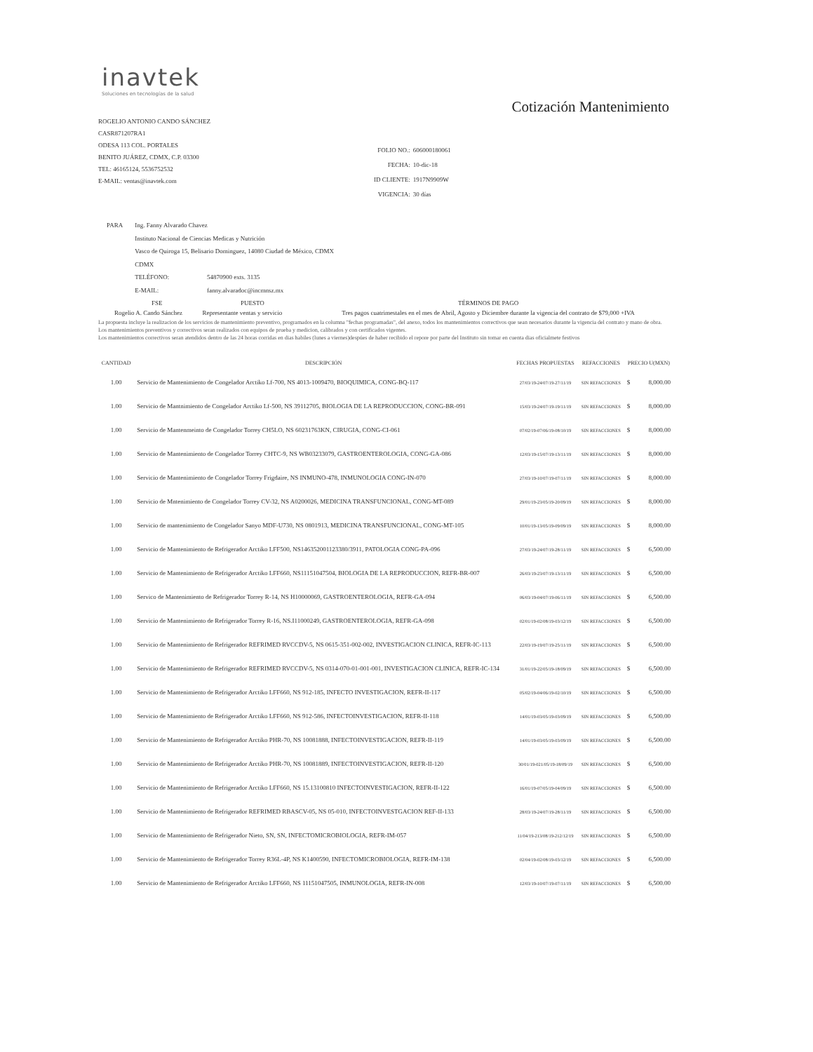inavtek
Soluciones en tecnologías de la salud
Cotización Mantenimiento
ROGELIO ANTONIO CANDO SÁNCHEZ
CASR871207RA1
ODESA 113 COL. PORTALES
BENITO JUÁREZ, CDMX, C.P. 03300
TEL: 46165124, 5536752532
E-MAIL: ventas@inavtek.com
| FOLIO NO.: | 606000180061 |
| FECHA: | 10-dic-18 |
| ID CLIENTE: | 1917N9909W |
| VIGENCIA: | 30 días |
| PARA | Ing. Fanny Alvarado Chavez | |
| | Instituto Nacional de Ciencias Medicas y Nutrición | |
| | Vasco de Quiroga 15, Belisario Dominguez, 14080 Ciudad de México, CDMX | |
| | CDMX | |
| | TELÉFONO: | 54870900 exts. 3135 |
| | E-MAIL: | fanny.alvaradoc@incmnsz.mx |
| FSE | PUESTO | TÉRMINOS DE PAGO |
| --- | --- | --- |
| Rogelio A. Cando Sánchez | Representante ventas y servicio | Tres pagos cuatrimestales en el mes de Abril, Agosto y Diciembre durante la vigencia del contrato de $79,000 +IVA |
La propuesta incluye la realizacion de los servicios de mantenimiento preventivo, programados en la columna "fechas programadas", del anexo, todos los mantenimientos correctivos que sean necesarios durante la vigencia del contrato y mano de obra.
Los mantenimientos preventivos y correctivos seran realizados con equipos de prueba y medicion, calibrados y con certificados vigentes.
Los mantenimientos correctivos seran atendidos dentro de las 24 horas corridas en dias habiles (lunes a viernes)despúes de haber recibido el repore por parte del Instituto sin tomar en cuenta dias oficialmete festivos
| CANTIDAD | DESCRIPCIÓN | FECHAS PROPUESTAS | REFACCIONES | PRECIO U(MXN) | |
| --- | --- | --- | --- | --- | --- |
| 1.00 | Servicio de Mantenimiento de Congelador Arctiko Lf-700, NS 4013-1009470, BIOQUIMICA, CONG-BQ-117 | 27/03/19-24/07/19-27/11/19 | SIN REFACCIONES | $ | 8,000.00 |
| 1.00 | Servicio de Mantnimiento de Congelador Arctiko Lf-500, NS 39112705, BIOLOGIA DE LA REPRODUCCION, CONG-BR-091 | 15/03/19-24/07/19-19/11/19 | SIN REFACCIONES | $ | 8,000.00 |
| 1.00 | Servicio de Mantenmeinto de Congelador Torrey CH5LO, NS 60231763KN, CIRUGIA, CONG-CI-061 | 07/02/19-07/06/19-08/10/19 | SIN REFACCIONES | $ | 8,000.00 |
| 1.00 | Servicio de Mantenimiento de Congelador Torrey CHTC-9, NS WB03233079, GASTROENTEROLOGIA, CONG-GA-086 | 12/03/19-15/07/19-13/11/19 | SIN REFACCIONES | $ | 8,000.00 |
| 1.00 | Servicio de Mantenimiento de Congelador Torrey Frigdaire, NS INMUNO-478, INMUNOLOGIA CONG-IN-070 | 27/03/19-10/07/19-07/11/19 | SIN REFACCIONES | $ | 8,000.00 |
| 1.00 | Servicio de Mntenimiento de Congelador Torrey CV-32, NS A0200026, MEDICINA TRANSFUNCIONAL, CONG-MT-089 | 29/01/19-23/05/19-20/09/19 | SIN REFACCIONES | $ | 8,000.00 |
| 1.00 | Servicio de mantenimiento de Congelador Sanyo MDF-U730, NS 0801913, MEDICINA TRANSFUNCIONAL, CONG-MT-105 | 10/01/19-13/05/19-09/09/19 | SIN REFACCIONES | $ | 8,000.00 |
| 1.00 | Servicio de Mantenimiento de Refrigerador Arctiko LFF500, NS146352001123380/3911, PATOLOGIA CONG-PA-096 | 27/03/19-24/07/19-28/11/19 | SIN REFACCIONES | $ | 6,500.00 |
| 1.00 | Servicio de Mantenimiento de Refrigerador Arctiko LFF660, NS11151047504, BIOLOGIA DE LA REPRODUCCION, REFR-BR-007 | 26/03/19-23/07/19-13/11/19 | SIN REFACCIONES | $ | 6,500.00 |
| 1.00 | Servico de Mantenimiento de Refrigerador Torrey R-14, NS H10000069, GASTROENTEROLOGIA, REFR-GA-094 | 06/03/19-04/07/19-06/11/19 | SIN REFACCIONES | $ | 6,500.00 |
| 1.00 | Servicio de Mantenimiento de Refrigerador Torrey R-16, NS.I11000249, GASTROENTEROLOGIA, REFR-GA-098 | 02/01/19-02/08/19-03/12/19 | SIN REFACCIONES | $ | 6,500.00 |
| 1.00 | Servicio de Mantenimiento de Refrigerador REFRIMED RVCCDV-5, NS 0615-351-002-002, INVESTIGACION CLINICA, REFR-IC-113 | 22/03/19-19/07/19-25/11/19 | SIN REFACCIONES | $ | 6,500.00 |
| 1.00 | Servicio de Mantenimiento de Refrigerador REFRIMED RVCCDV-5, NS 0314-070-01-001-001, INVESTIGACION CLINICA, REFR-IC-134 | 31/01/19-22/05/19-18/09/19 | SIN REFACCIONES | $ | 6,500.00 |
| 1.00 | Servicio de Mantenimiento de Refrigerador Arctiko LFF660, NS 912-185, INFECTO INVESTIGACION, REFR-II-117 | 05/02/19-04/06/19-02/10/19 | SIN REFACCIONES | $ | 6,500.00 |
| 1.00 | Servicio de Mantenimiento de Refrigerador Arctiko LFF660, NS 912-586, INFECTOINVESTIGACION, REFR-II-118 | 14/01/19-03/05/19-03/09/19 | SIN REFACCIONES | $ | 6,500.00 |
| 1.00 | Servicio de Mantenimiento de Refrigerador Arctiko PHR-70, NS 10081888, INFECTOINVESTIGACION, REFR-II-119 | 14/01/19-03/05/19-03/09/19 | SIN REFACCIONES | $ | 6,500.00 |
| 1.00 | Servicio de Mantenimiento de Refrigerador Arctiko PHR-70, NS 10081889, INFECTOINVESTIGACION, REFR-II-120 | 30/01/19-021/05/19-18/09/19 | SIN REFACCIONES | $ | 6,500.00 |
| 1.00 | Servicio de Mantenimiento de Refrigerador Arctiko LFF660, NS 15.13100810 INFECTOINVESTIGACION, REFR-II-122 | 16/01/19-07/05/19-04/09/19 | SIN REFACCIONES | $ | 6,500.00 |
| 1.00 | Servicio de Mantenimiento de Refrigerador REFRIMED RBASCV-05, NS 05-010, INFECTOINVESTGACION REF-II-133 | 28/03/19-24/07/19-28/11/19 | SIN REFACCIONES | $ | 6,500.00 |
| 1.00 | Servicio de Mantenimiento de Refrigerador Nieto, SN, SN, INFECTOMICROBIOLOGIA, REFR-IM-057 | 11/04/19-213/08/19-212/12/19 | SIN REFACCIONES | $ | 6,500.00 |
| 1.00 | Servicio de Mantenimiento de Refrigerador Torrey R36L-4P, NS K1400590, INFECTOMICROBIOLOGIA, REFR-IM-138 | 02/04/19-02/08/19-03/12/19 | SIN REFACCIONES | $ | 6,500.00 |
| 1.00 | Servicio de Mantenimiento de Refrigerador Arctiko LFF660, NS 11151047505, INMUNOLOGIA, REFR-IN-008 | 12/03/19-10/07/19-07/11/19 | SIN REFACCIONES | $ | 6,500.00 |